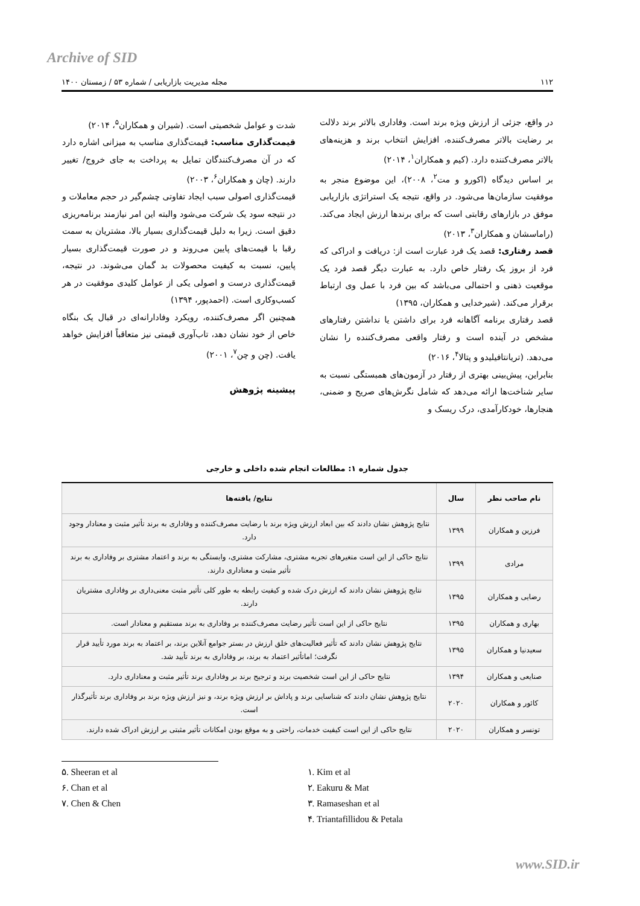Archive of SID
۱۱۲ مجله مدیریت بازاریابی / شماره ۵۳ / زمستان ۱۴۰۰
در واقع، جزئی از ارزش ویژه برند است. وفاداری بالاتر برند دلالت بر رضایت بالاتر مصرف‌کننده، افزایش انتخاب برند و هزینه‌های بالاتر مصرف‌کننده دارد. (کیم و همکاران<sup>۱</sup>، ۲۰۱۴)
بر اساس دیدگاه (اکورو و مت<sup>۲</sup>، ۲۰۰۸)، این موضوع منجر به موفقیت سازمان‌ها می‌شود. در واقع، نتیجه یک استراتژی بازاریابی موفق در بازارهای رقابتی است که برای برندها ارزش ایجاد می‌کند. (راماسشان و همکاران<sup>۳</sup>، ۲۰۱۳)
قصد رفتاری: قصد یک فرد عبارت است از: دریافت و ادراکی که فرد از بروز یک رفتار خاص دارد. به عبارت دیگر قصد فرد یک موقعیت ذهنی و احتمالی می‌باشد که بین فرد با عمل وی ارتباط برقرار می‌کند. (شیرخدایی و همکاران، ۱۳۹۵)
قصد رفتاری برنامه آگاهانه فرد برای داشتن یا نداشتن رفتارهای مشخص در آینده است و رفتار واقعی مصرف‌کننده را نشان می‌دهد. (تریانتافیلیدو و پتالا<sup>۴</sup>، ۲۰۱۶)
بنابراین، پیش‌بینی بهتری از رفتار در آزمون‌های همبستگی نسبت به سایر شناخت‌ها ارائه می‌دهد که شامل نگرش‌های صریح و ضمنی، هنجارها، خودکارآمدی، درک ریسک و
شدت و عوامل شخصیتی است. (شیران و همکاران<sup>۵</sup>، ۲۰۱۴)
قیمت‌گذاری مناسب: قیمت‌گذاری مناسب به میزانی اشاره دارد که در آن مصرف‌کنندگان تمایل به پرداخت به جای خروج/ تغییر دارند. (چان و همکاران<sup>۶</sup>، ۲۰۰۳)
قیمت‌گذاری اصولی سبب ایجاد تفاوتی چشم‌گیر در حجم معاملات و در نتیجه سود یک شرکت می‌شود والبته این امر نیازمند برنامه‌ریزی دقیق است. زیرا به دلیل قیمت‌گذاری بسیار بالا، مشتریان به سمت رقبا با قیمت‌های پایین می‌روند و در صورت قیمت‌گذاری بسیار پایین، نسبت به کیفیت محصولات بد گمان می‌شوند. در نتیجه، قیمت‌گذاری درست و اصولی یکی از عوامل کلیدی موفقیت در هر کسب‌وکاری است. (احمدپور، ۱۳۹۴)
همچنین اگر مصرف‌کننده، رویکرد وفادارانه‌ای در قبال یک بنگاه خاص از خود نشان دهد، تاب‌آوری قیمتی نیز متعاقباً افزایش خواهد یافت. (چن و چن<sup>۷</sup>، ۲۰۰۱)
پیشینه پژوهش
جدول شماره ۱: مطالعات انجام شده داخلی و خارجی
| نام صاحب نظر | سال | نتایج/ یافته‌ها |
| --- | --- | --- |
| فرزین و همکاران | ۱۳۹۹ | نتایج پژوهش نشان دادند که بین ابعاد ارزش ویژه برند با رضایت مصرف‌کننده و وفاداری به برند تأثیر مثبت و معنادار وجود دارد. |
| مرادی | ۱۳۹۹ | نتایج حاکی از این است متغیرهای تجربه مشتری، مشارکت مشتری، وابستگی به برند و اعتماد مشتری بر وفاداری به برند تأثیر مثبت و معناداری دارند. |
| رضایی و همکاران | ۱۳۹۵ | نتایج پژوهش نشان دادند که ارزش درک شده و کیفیت رابطه به طور کلی تأثیر مثبت معنی‌داری بر وفاداری مشتریان دارند. |
| بهاری و همکاران | ۱۳۹۵ | نتایج حاکی از این است تأثیر رضایت مصرف‌کننده بر وفاداری به برند مستقیم و معنادار است. |
| سعیدنیا و همکاران | ۱۳۹۵ | نتایج پژوهش نشان دادند که تأثیر فعالیت‌های خلق ارزش در بستر جوامع آنلاین برند، بر اعتماد به برند مورد تأیید قرار نگرفت؛ اماتأثیر اعتماد به برند، بر وفاداری به برند تأیید شد. |
| صنایعی و همکاران | ۱۳۹۴ | نتایج حاکی از این است شخصیت برند و ترجیح برند بر وفاداری برند تأثیر مثبت و معناداری دارد. |
| کائور و همکاران | ۲۰۲۰ | نتایج پژوهش نشان دادند که شناسایی برند و پاداش بر ارزش ویژه برند، و نیز ارزش ویژه برند بر وفاداری برند تأثیرگذار است. |
| تونسر و همکاران | ۲۰۲۰ | نتایج حاکی از این است کیفیت خدمات، راحتی و به موقع بودن امکانات تأثیر مثبتی بر ارزش ادراک شده دارند. |
۵. Sheeran et al
۶. Chan et al
۷. Chen & Chen
۱. Kim et al
۲. Eakuru & Mat
۳. Ramaseshan et al
۴. Triantafillidou & Petala
www.SID.ir